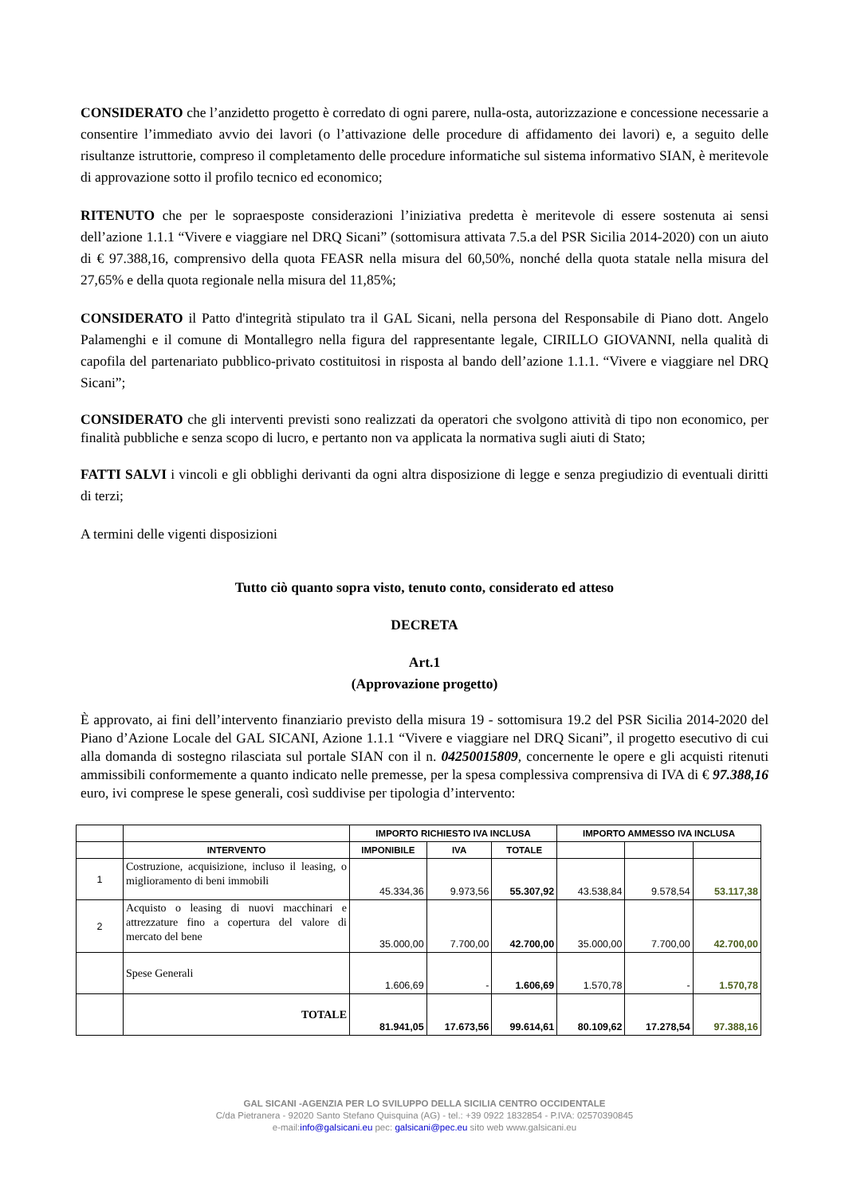CONSIDERATO che l’anzidetto progetto è corredato di ogni parere, nulla-osta, autorizzazione e concessione necessarie a consentire l’immediato avvio dei lavori (o l’attivazione delle procedure di affidamento dei lavori) e, a seguito delle risultanze istruttorie, compreso il completamento delle procedure informatiche sul sistema informativo SIAN, è meritevole di approvazione sotto il profilo tecnico ed economico;
RITENUTO che per le sopraesposte considerazioni l’iniziativa predetta è meritevole di essere sostenuta ai sensi dell’azione 1.1.1 “Vivere e viaggiare nel DRQ Sicani” (sottomisura attivata 7.5.a del PSR Sicilia 2014-2020) con un aiuto di € 97.388,16, comprensivo della quota FEASR nella misura del 60,50%, nonché della quota statale nella misura del 27,65% e della quota regionale nella misura del 11,85%;
CONSIDERATO il Patto d'integrità stipulato tra il GAL Sicani, nella persona del Responsabile di Piano dott. Angelo Palamenghi e il comune di Montallegro nella figura del rappresentante legale, CIRILLO GIOVANNI, nella qualità di capofila del partenariato pubblico-privato costituitosi in risposta al bando dell’azione 1.1.1. “Vivere e viaggiare nel DRQ Sicani”;
CONSIDERATO che gli interventi previsti sono realizzati da operatori che svolgono attività di tipo non economico, per finalità pubbliche e senza scopo di lucro, e pertanto non va applicata la normativa sugli aiuti di Stato;
FATTI SALVI i vincoli e gli obblighi derivanti da ogni altra disposizione di legge e senza pregiudizio di eventuali diritti di terzi;
A termini delle vigenti disposizioni
Tutto ciò quanto sopra visto, tenuto conto, considerato ed atteso
DECRETA
Art.1
(Approvazione progetto)
È approvato, ai fini dell’intervento finanziario previsto della misura 19 - sottomisura 19.2 del PSR Sicilia 2014-2020 del Piano d’Azione Locale del GAL SICANI, Azione 1.1.1 “Vivere e viaggiare nel DRQ Sicani”, il progetto esecutivo di cui alla domanda di sostegno rilasciata sul portale SIAN con il n. 04250015809, concernente le opere e gli acquisti ritenuti ammissibili conformemente a quanto indicato nelle premesse, per la spesa complessiva comprensiva di IVA di € 97.388,16 euro, ivi comprese le spese generali, così suddivise per tipologia d’intervento:
| | | IMPORTO RICHIESTO IVA INCLUSA | | | IMPORTO AMMESSO IVA INCLUSA | | |
| --- | --- | --- | --- | --- | --- | --- | --- |
| | INTERVENTO | IMPONIBILE | IVA | TOTALE | | | |
| 1 | Costruzione, acquisizione, incluso il leasing, o miglioramento di beni immobili | 45.334,36 | 9.973,56 | 55.307,92 | 43.538,84 | 9.578,54 | 53.117,38 |
| 2 | Acquisto o leasing di nuovi macchinari e attrezzature fino a copertura del valore di mercato del bene | 35.000,00 | 7.700,00 | 42.700,00 | 35.000,00 | 7.700,00 | 42.700,00 |
| | Spese Generali | 1.606,69 | - | 1.606,69 | 1.570,78 | - | 1.570,78 |
| | TOTALE | 81.941,05 | 17.673,56 | 99.614,61 | 80.109,62 | 17.278,54 | 97.388,16 |
GAL SICANI -AGENZIA PER LO SVILUPPO DELLA SICILIA CENTRO OCCIDENTALE
C/da Pietranera - 92020 Santo Stefano Quisquina (AG) - tel.: +39 0922 1832854 - P.IVA: 02570390845
e-mail:info@galsicani.eu pec: galsicani@pec.eu sito web www.galsicani.eu